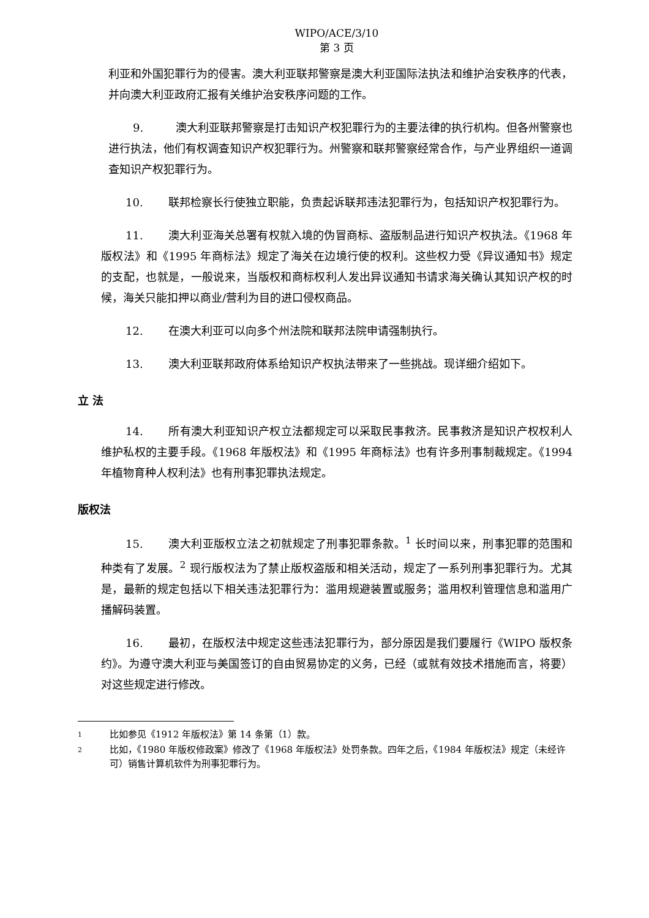WIPO/ACE/3/10
第 3 页
利亚和外国犯罪行为的侵害。澳大利亚联邦警察是澳大利亚国际法执法和维护治安秩序的代表，并向澳大利亚政府汇报有关维护治安秩序问题的工作。
9. 澳大利亚联邦警察是打击知识产权犯罪行为的主要法律的执行机构。但各州警察也进行执法，他们有权调查知识产权犯罪行为。州警察和联邦警察经常合作，与产业界组织一道调查知识产权犯罪行为。
10. 联邦检察长行使独立职能，负责起诉联邦违法犯罪行为，包括知识产权犯罪行为。
11. 澳大利亚海关总署有权就入境的伪冒商标、盗版制品进行知识产权执法。《1968 年版权法》和《1995 年商标法》规定了海关在边境行使的权利。这些权力受《异议通知书》规定的支配，也就是，一般说来，当版权和商标权利人发出异议通知书请求海关确认其知识产权的时候，海关只能扣押以商业/营利为目的进口侵权商品。
12. 在澳大利亚可以向多个州法院和联邦法院申请强制执行。
13. 澳大利亚联邦政府体系给知识产权执法带来了一些挑战。现详细介绍如下。
立 法
14. 所有澳大利亚知识产权立法都规定可以采取民事救济。民事救济是知识产权权利人维护私权的主要手段。《1968 年版权法》和《1995 年商标法》也有许多刑事制裁规定。《1994 年植物育种人权利法》也有刑事犯罪执法规定。
版权法
15. 澳大利亚版权立法之初就规定了刑事犯罪条款。<sup>1</sup> 长时间以来，刑事犯罪的范围和种类有了发展。<sup>2</sup> 现行版权法为了禁止版权盗版和相关活动，规定了一系列刑事犯罪行为。尤其是，最新的规定包括以下相关违法犯罪行为：滥用规避装置或服务；滥用权利管理信息和滥用广播解码装置。
16. 最初，在版权法中规定这些违法犯罪行为，部分原因是我们要履行《WIPO 版权条约》。为遵守澳大利亚与美国签订的自由贸易协定的义务，已经（或就有效技术措施而言，将要） 对这些规定进行修改。
<sup>1</sup> 比如参见《1912 年版权法》第 14 条第（1）款。
<sup>2</sup> 比如，《1980 年版权修政案》修改了《1968 年版权法》处罚条款。四年之后，《1984 年版权法》规定（未经许可）销售计算机软件为刑事犯罪行为。